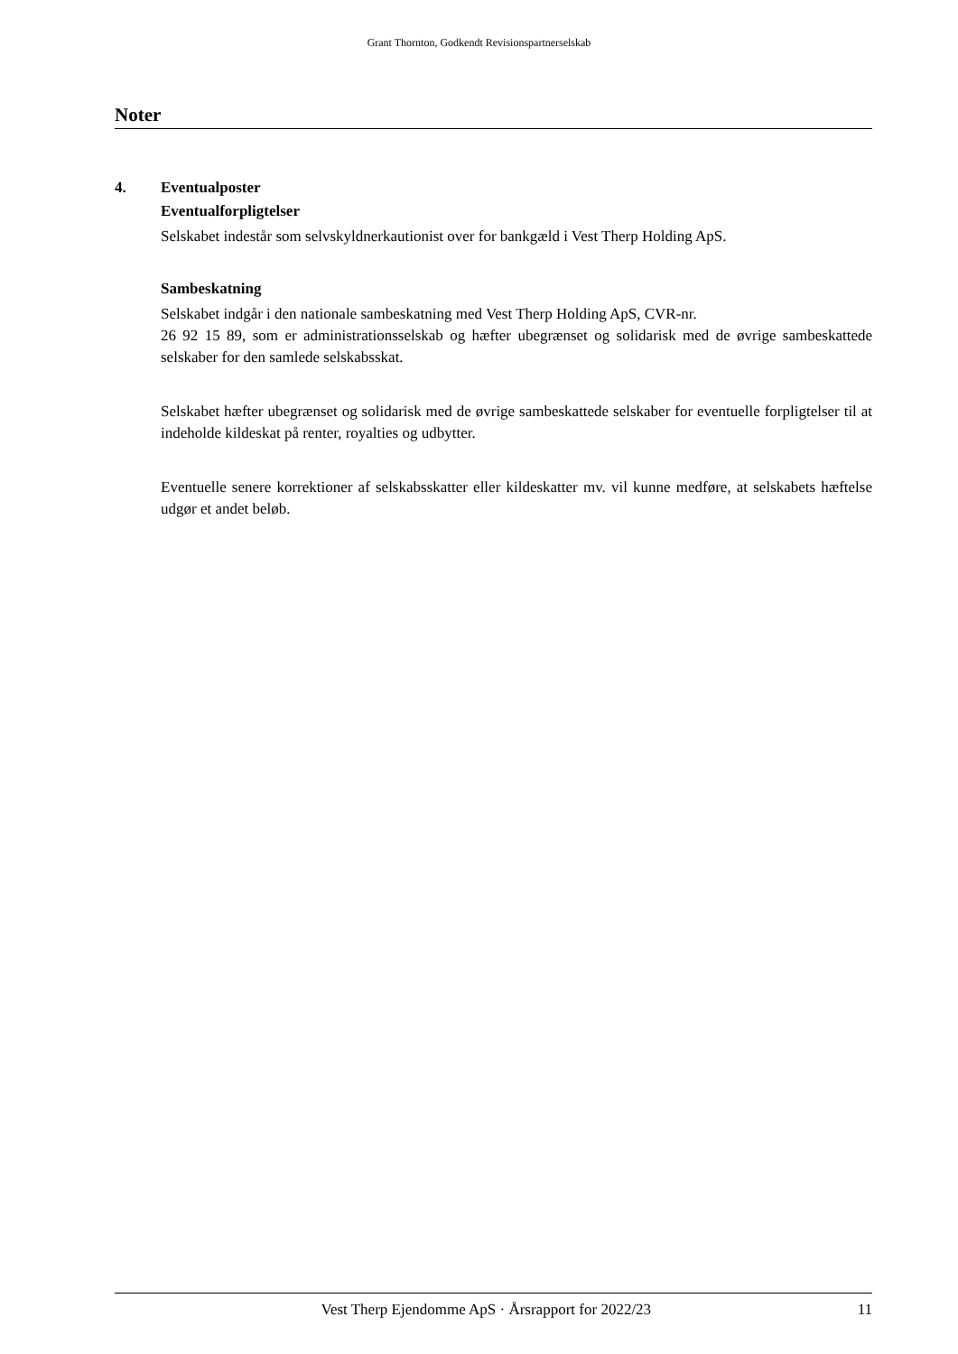Grant Thornton, Godkendt Revisionspartnerselskab
Noter
4. Eventualposter
Eventualforpligtelser
Selskabet indestår som selvskyldnerkautionist over for bankgæld i Vest Therp Holding ApS.
Sambeskatning
Selskabet indgår i den nationale sambeskatning med Vest Therp Holding ApS, CVR-nr.
26 92 15 89, som er administrationsselskab og hæfter ubegrænset og solidarisk med de øvrige sambeskattede selskaber for den samlede selskabsskat.
Selskabet hæfter ubegrænset og solidarisk med de øvrige sambeskattede selskaber for eventuelle forpligtelser til at indeholde kildeskat på renter, royalties og udbytter.
Eventuelle senere korrektioner af selskabsskatter eller kildeskatter mv. vil kunne medføre, at selskabets hæftelse udgør et andet beløb.
Vest Therp Ejendomme ApS · Årsrapport for 2022/23 11